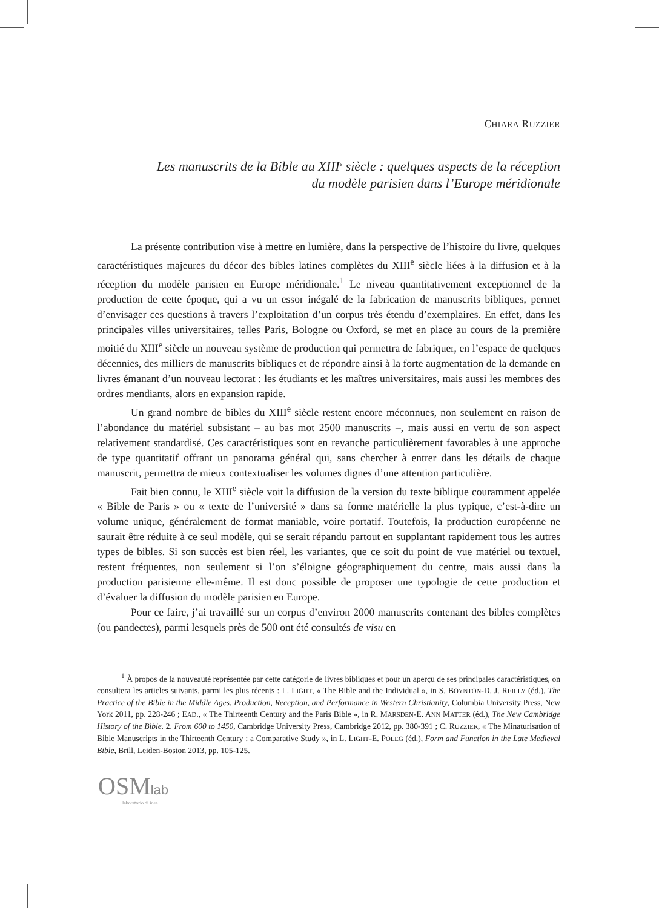CHIARA RUZZIER
Les manuscrits de la Bible au XIII<sup>e</sup> siècle : quelques aspects de la réception
du modèle parisien dans l’Europe méridionale
La présente contribution vise à mettre en lumière, dans la perspective de l’histoire du livre, quelques caractéristiques majeures du décor des bibles latines complètes du XIII<sup>e</sup> siècle liées à la diffusion et à la réception du modèle parisien en Europe méridionale.<sup>1</sup> Le niveau quantitativement exceptionnel de la production de cette époque, qui a vu un essor inégalé de la fabrication de manuscrits bibliques, permet d’envisager ces questions à travers l’exploitation d’un corpus très étendu d’exemplaires. En effet, dans les principales villes universitaires, telles Paris, Bologne ou Oxford, se met en place au cours de la première moitié du XIII<sup>e</sup> siècle un nouveau système de production qui permettra de fabriquer, en l’espace de quelques décennies, des milliers de manuscrits bibliques et de répondre ainsi à la forte augmentation de la demande en livres émanant d’un nouveau lectorat : les étudiants et les maîtres universitaires, mais aussi les membres des ordres mendiants, alors en expansion rapide.
Un grand nombre de bibles du XIII<sup>e</sup> siècle restent encore méconnues, non seulement en raison de l’abondance du matériel subsistant – au bas mot 2500 manuscrits –, mais aussi en vertu de son aspect relativement standardisé. Ces caractéristiques sont en revanche particulièrement favorables à une approche de type quantitatif offrant un panorama général qui, sans chercher à entrer dans les détails de chaque manuscrit, permettra de mieux contextualiser les volumes dignes d’une attention particulière.
Fait bien connu, le XIII<sup>e</sup> siècle voit la diffusion de la version du texte biblique couramment appelée « Bible de Paris » ou « texte de l’université » dans sa forme matérielle la plus typique, c’est-à-dire un volume unique, généralement de format maniable, voire portatif. Toutefois, la production européenne ne saurait être réduite à ce seul modèle, qui se serait répandu partout en supplantant rapidement tous les autres types de bibles. Si son succès est bien réel, les variantes, que ce soit du point de vue matériel ou textuel, restent fréquentes, non seulement si l’on s’éloigne géographiquement du centre, mais aussi dans la production parisienne elle-même. Il est donc possible de proposer une typologie de cette production et d’évaluer la diffusion du modèle parisien en Europe.
Pour ce faire, j’ai travaillé sur un corpus d’environ 2000 manuscrits contenant des bibles complètes (ou pandectes), parmi lesquels près de 500 ont été consultés de visu en
<sup>1</sup> À propos de la nouveauté représentée par cette catégorie de livres bibliques et pour un aperçu de ses principales caractéristiques, on consultera les articles suivants, parmi les plus récents : L. LIGHT, « The Bible and the Individual », in S. BOYNTON-D. J. REILLY (éd.), The Practice of the Bible in the Middle Ages. Production, Reception, and Performance in Western Christianity, Columbia University Press, New York 2011, pp. 228-246 ; EAD., « The Thirteenth Century and the Paris Bible », in R. MARSDEN-E. ANN MATTER (éd.), The New Cambridge History of the Bible. 2. From 600 to 1450, Cambridge University Press, Cambridge 2012, pp. 380-391 ; C. RUZZIER, « The Minaturisation of Bible Manuscripts in the Thirteenth Century : a Comparative Study », in L. LIGHT-E. POLEG (éd.), Form and Function in the Late Medieval Bible, Brill, Leiden-Boston 2013, pp. 105-125.
OSMlab
laboratorio di idee